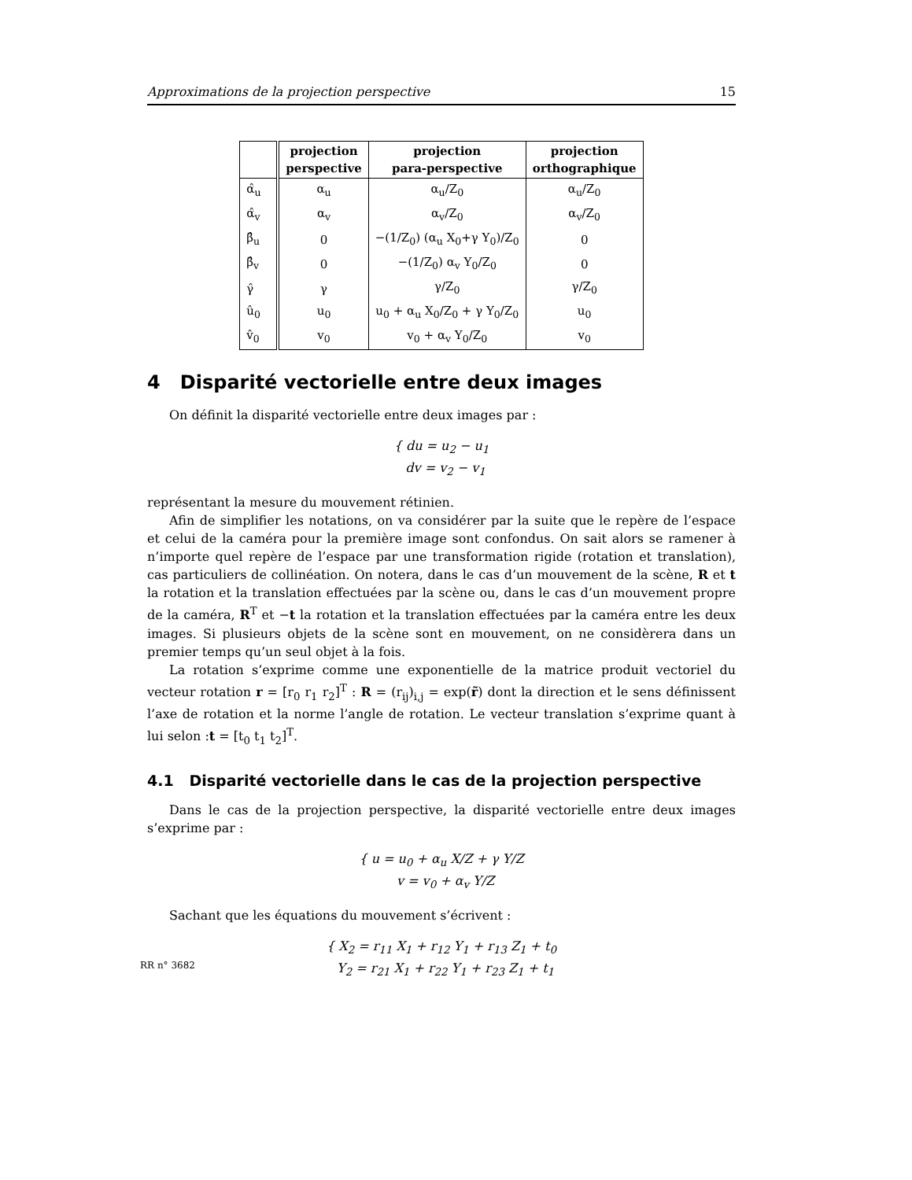Approximations de la projection perspective 15
| | projection perspective | projection para-perspective | projection orthographique |
| --- | --- | --- | --- |
| α̂<sub>u</sub> | α<sub>u</sub> | α<sub>u</sub>/Z<sub>0</sub> | α<sub>u</sub>/Z<sub>0</sub> |
| α̂<sub>v</sub> | α<sub>v</sub> | α<sub>v</sub>/Z<sub>0</sub> | α<sub>v</sub>/Z<sub>0</sub> |
| β̂<sub>u</sub> | 0 | −(1/Z<sub>0</sub>) (α<sub>u</sub> X<sub>0</sub>+γ Y<sub>0</sub>)/Z<sub>0</sub> | 0 |
| β̂<sub>v</sub> | 0 | −(1/Z<sub>0</sub>) α<sub>v</sub> Y<sub>0</sub>/Z<sub>0</sub> | 0 |
| γ̂ | γ | γ/Z<sub>0</sub> | γ/Z<sub>0</sub> |
| û<sub>0</sub> | u<sub>0</sub> | u<sub>0</sub> + α<sub>u</sub> X<sub>0</sub>/Z<sub>0</sub> + γ Y<sub>0</sub>/Z<sub>0</sub> | u<sub>0</sub> |
| v̂<sub>0</sub> | v<sub>0</sub> | v<sub>0</sub> + α<sub>v</sub> Y<sub>0</sub>/Z<sub>0</sub> | v<sub>0</sub> |
4 Disparité vectorielle entre deux images
On définit la disparité vectorielle entre deux images par :
{ du = u<sub>2</sub> − u<sub>1</sub>
dv = v<sub>2</sub> − v<sub>1</sub>
représentant la mesure du mouvement rétinien.
Afin de simplifier les notations, on va considérer par la suite que le repère de l’espace et celui de la caméra pour la première image sont confondus. On sait alors se ramener à n’importe quel repère de l’espace par une transformation rigide (rotation et translation), cas particuliers de collinéation. On notera, dans le cas d’un mouvement de la scène, R et t la rotation et la translation effectuées par la scène ou, dans le cas d’un mouvement propre de la caméra, R<sup>T</sup> et −t la rotation et la translation effectuées par la caméra entre les deux images. Si plusieurs objets de la scène sont en mouvement, on ne considèrera dans un premier temps qu’un seul objet à la fois.
La rotation s’exprime comme une exponentielle de la matrice produit vectoriel du vecteur rotation r = [r<sub>0</sub> r<sub>1</sub> r<sub>2</sub>]<sup>T</sup> : R = (r<sub>ij</sub>)<sub>i,j</sub> = exp(r̃) dont la direction et le sens définissent l’axe de rotation et la norme l’angle de rotation. Le vecteur translation s’exprime quant à lui selon :t = [t<sub>0</sub> t<sub>1</sub> t<sub>2</sub>]<sup>T</sup>.
4.1 Disparité vectorielle dans le cas de la projection perspective
Dans le cas de la projection perspective, la disparité vectorielle entre deux images s’exprime par :
{ u = u<sub>0</sub> + α<sub>u</sub> X/Z + γ Y/Z
v = v<sub>0</sub> + α<sub>v</sub> Y/Z
Sachant que les équations du mouvement s’écrivent :
{ X<sub>2</sub> = r<sub>11</sub> X<sub>1</sub> + r<sub>12</sub> Y<sub>1</sub> + r<sub>13</sub> Z<sub>1</sub> + t<sub>0</sub>
Y<sub>2</sub> = r<sub>21</sub> X<sub>1</sub> + r<sub>22</sub> Y<sub>1</sub> + r<sub>23</sub> Z<sub>1</sub> + t<sub>1</sub>
RR n° 3682